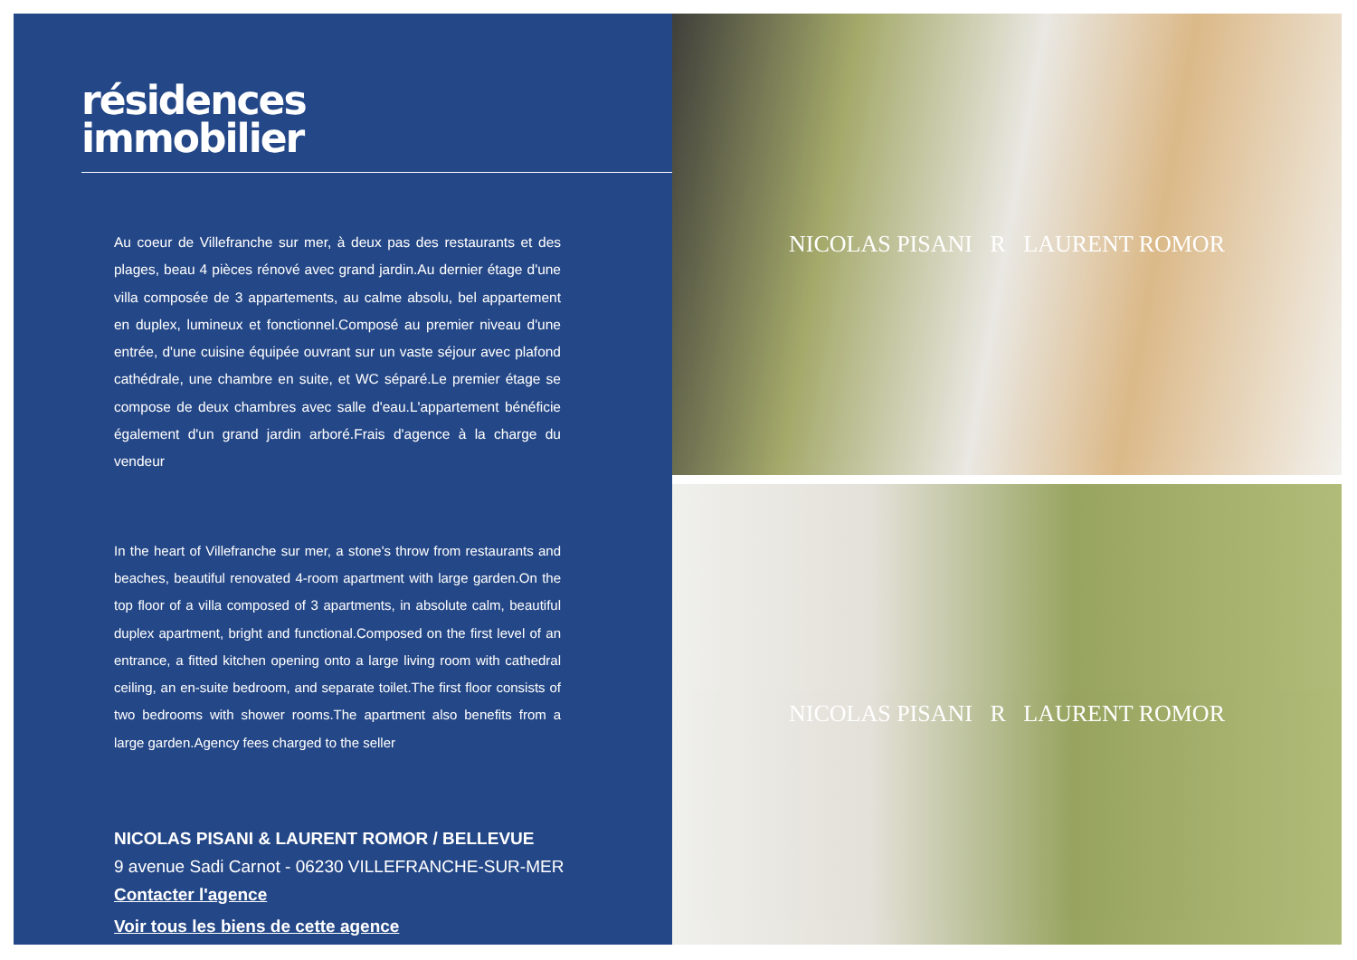résidences
immobilier
Au coeur de Villefranche sur mer, à deux pas des restaurants et des plages, beau 4 pièces rénové avec grand jardin.Au dernier étage d'une villa composée de 3 appartements, au calme absolu, bel appartement en duplex, lumineux et fonctionnel.Composé au premier niveau d'une entrée, d'une cuisine équipée ouvrant sur un vaste séjour avec plafond cathédrale, une chambre en suite, et WC séparé.Le premier étage se compose de deux chambres avec salle d'eau.L'appartement bénéficie également d'un grand jardin arboré.Frais d'agence à la charge du vendeur
In the heart of Villefranche sur mer, a stone's throw from restaurants and beaches, beautiful renovated 4-room apartment with large garden.On the top floor of a villa composed of 3 apartments, in absolute calm, beautiful duplex apartment, bright and functional.Composed on the first level of an entrance, a fitted kitchen opening onto a large living room with cathedral ceiling, an en-suite bedroom, and separate toilet.The first floor consists of two bedrooms with shower rooms.The apartment also benefits from a large garden.Agency fees charged to the seller
NICOLAS PISANI & LAURENT ROMOR / BELLEVUE
9 avenue Sadi Carnot - 06230 VILLEFRANCHE-SUR-MER
Contacter l'agence
Voir tous les biens de cette agence
NICOLAS PISANI R LAURENT ROMOR
NICOLAS PISANI R LAURENT ROMOR